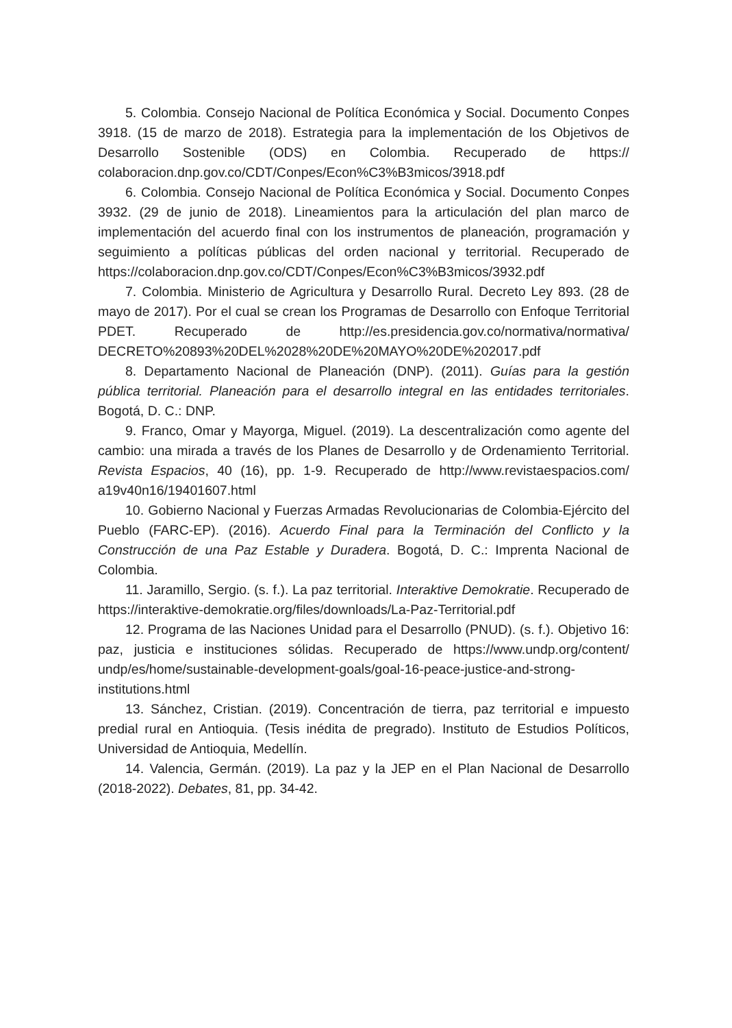5. Colombia. Consejo Nacional de Política Económica y Social. Documento Conpes 3918. (15 de marzo de 2018). Estrategia para la implementación de los Objetivos de Desarrollo Sostenible (ODS) en Colombia. Recuperado de https:// colaboracion.dnp.gov.co/CDT/Conpes/Econ%C3%B3micos/3918.pdf
6. Colombia. Consejo Nacional de Política Económica y Social. Documento Conpes 3932. (29 de junio de 2018). Lineamientos para la articulación del plan marco de implementación del acuerdo final con los instrumentos de planeación, programación y seguimiento a políticas públicas del orden nacional y territorial. Recuperado de https://colaboracion.dnp.gov.co/CDT/Conpes/Econ%C3%B3micos/3932.pdf
7. Colombia. Ministerio de Agricultura y Desarrollo Rural. Decreto Ley 893. (28 de mayo de 2017). Por el cual se crean los Programas de Desarrollo con Enfoque Territorial PDET. Recuperado de http://es.presidencia.gov.co/normativa/normativa/ DECRETO%20893%20DEL%2028%20DE%20MAYO%20DE%202017.pdf
8. Departamento Nacional de Planeación (DNP). (2011). Guías para la gestión pública territorial. Planeación para el desarrollo integral en las entidades territoriales. Bogotá, D. C.: DNP.
9. Franco, Omar y Mayorga, Miguel. (2019). La descentralización como agente del cambio: una mirada a través de los Planes de Desarrollo y de Ordenamiento Territorial. Revista Espacios, 40 (16), pp. 1-9. Recuperado de http://www.revistaespacios.com/ a19v40n16/19401607.html
10. Gobierno Nacional y Fuerzas Armadas Revolucionarias de Colombia-Ejército del Pueblo (FARC-EP). (2016). Acuerdo Final para la Terminación del Conflicto y la Construcción de una Paz Estable y Duradera. Bogotá, D. C.: Imprenta Nacional de Colombia.
11. Jaramillo, Sergio. (s. f.). La paz territorial. Interaktive Demokratie. Recuperado de https://interaktive-demokratie.org/files/downloads/La-Paz-Territorial.pdf
12. Programa de las Naciones Unidad para el Desarrollo (PNUD). (s. f.). Objetivo 16: paz, justicia e instituciones sólidas. Recuperado de https://www.undp.org/content/ undp/es/home/sustainable-development-goals/goal-16-peace-justice-and-strong-institutions.html
13. Sánchez, Cristian. (2019). Concentración de tierra, paz territorial e impuesto predial rural en Antioquia. (Tesis inédita de pregrado). Instituto de Estudios Políticos, Universidad de Antioquia, Medellín.
14. Valencia, Germán. (2019). La paz y la JEP en el Plan Nacional de Desarrollo (2018-2022). Debates, 81, pp. 34-42.